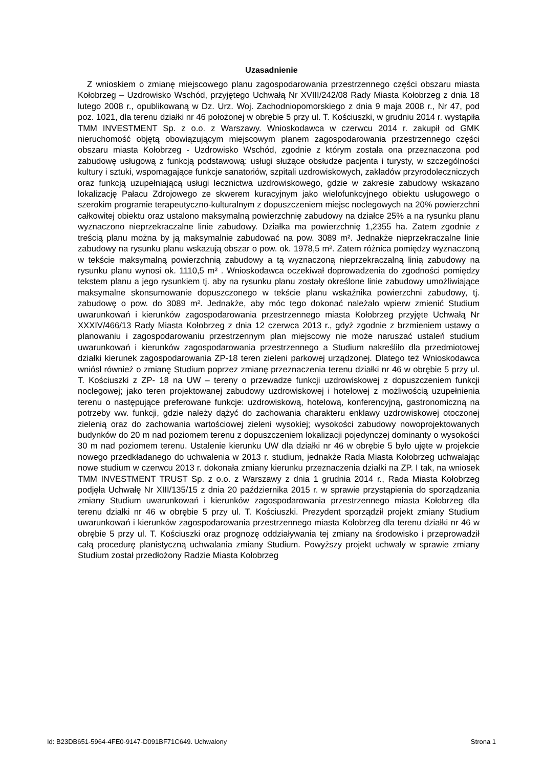Uzasadnienie
Z wnioskiem o zmianę miejscowego planu zagospodarowania przestrzennego części obszaru miasta Kołobrzeg – Uzdrowisko Wschód, przyjętego Uchwałą Nr XVIII/242/08 Rady Miasta Kołobrzeg z dnia 18 lutego 2008 r., opublikowaną w Dz. Urz. Woj. Zachodniopomorskiego z dnia 9 maja 2008 r., Nr 47, pod poz. 1021, dla terenu działki nr 46 położonej w obrębie 5 przy ul. T. Kościuszki, w grudniu 2014 r. wystąpiła TMM INVESTMENT Sp. z o.o. z Warszawy. Wnioskodawca w czerwcu 2014 r. zakupił od GMK nieruchomość objętą obowiązującym miejscowym planem zagospodarowania przestrzennego części obszaru miasta Kołobrzeg - Uzdrowisko Wschód, zgodnie z którym została ona przeznaczona pod zabudowę usługową z funkcją podstawową: usługi służące obsłudze pacjenta i turysty, w szczególności kultury i sztuki, wspomagające funkcje sanatoriów, szpitali uzdrowiskowych, zakładów przyrodoleczniczych oraz funkcją uzupełniającą usługi lecznictwa uzdrowiskowego, gdzie w zakresie zabudowy wskazano lokalizację Pałacu Zdrojowego ze skwerem kuracyjnym jako wielofunkcyjnego obiektu usługowego o szerokim programie terapeutyczno-kulturalnym z dopuszczeniem miejsc noclegowych na 20% powierzchni całkowitej obiektu oraz ustalono maksymalną powierzchnię zabudowy na działce 25% a na rysunku planu wyznaczono nieprzekraczalne linie zabudowy. Działka ma powierzchnię 1,2355 ha. Zatem zgodnie z treścią planu można by ją maksymalnie zabudować na pow. 3089 m². Jednakże nieprzekraczalne linie zabudowy na rysunku planu wskazują obszar o pow. ok. 1978,5 m². Zatem różnica pomiędzy wyznaczoną w tekście maksymalną powierzchnią zabudowy a tą wyznaczoną nieprzekraczalną linią zabudowy na rysunku planu wynosi ok. 1110,5 m² . Wnioskodawca oczekiwał doprowadzenia do zgodności pomiędzy tekstem planu a jego rysunkiem tj. aby na rysunku planu zostały określone linie zabudowy umożliwiające maksymalne skonsumowanie dopuszczonego w tekście planu wskaźnika powierzchni zabudowy, tj. zabudowę o pow. do 3089 m². Jednakże, aby móc tego dokonać należało wpierw zmienić Studium uwarunkowań i kierunków zagospodarowania przestrzennego miasta Kołobrzeg przyjęte Uchwałą Nr XXXIV/466/13 Rady Miasta Kołobrzeg z dnia 12 czerwca 2013 r., gdyż zgodnie z brzmieniem ustawy o planowaniu i zagospodarowaniu przestrzennym plan miejscowy nie może naruszać ustaleń studium uwarunkowań i kierunków zagospodarowania przestrzennego a Studium nakreśliło dla przedmiotowej działki kierunek zagospodarowania ZP-18 teren zieleni parkowej urządzonej. Dlatego też Wnioskodawca wniósł również o zmianę Studium poprzez zmianę przeznaczenia terenu działki nr 46 w obrębie 5 przy ul. T. Kościuszki z ZP- 18 na UW – tereny o przewadze funkcji uzdrowiskowej z dopuszczeniem funkcji noclegowej; jako teren projektowanej zabudowy uzdrowiskowej i hotelowej z możliwością uzupełnienia terenu o następujące preferowane funkcje: uzdrowiskową, hotelową, konferencyjną, gastronomiczną na potrzeby ww. funkcji, gdzie należy dążyć do zachowania charakteru enklawy uzdrowiskowej otoczonej zielenią oraz do zachowania wartościowej zieleni wysokiej; wysokości zabudowy nowoprojektowanych budynków do 20 m nad poziomem terenu z dopuszczeniem lokalizacji pojedynczej dominanty o wysokości 30 m nad poziomem terenu. Ustalenie kierunku UW dla działki nr 46 w obrębie 5 było ujęte w projekcie nowego przedkładanego do uchwalenia w 2013 r. studium, jednakże Rada Miasta Kołobrzeg uchwalając nowe studium w czerwcu 2013 r. dokonała zmiany kierunku przeznaczenia działki na ZP. I tak, na wniosek TMM INVESTMENT TRUST Sp. z o.o. z Warszawy z dnia 1 grudnia 2014 r., Rada Miasta Kołobrzeg podjęła Uchwałę Nr XIII/135/15 z dnia 20 października 2015 r. w sprawie przystąpienia do sporządzania zmiany Studium uwarunkowań i kierunków zagospodarowania przestrzennego miasta Kołobrzeg dla terenu działki nr 46 w obrębie 5 przy ul. T. Kościuszki. Prezydent sporządził projekt zmiany Studium uwarunkowań i kierunków zagospodarowania przestrzennego miasta Kołobrzeg dla terenu działki nr 46 w obrębie 5 przy ul. T. Kościuszki oraz prognozę oddziaływania tej zmiany na środowisko i przeprowadził całą procedurę planistyczną uchwalania zmiany Studium. Powyższy projekt uchwały w sprawie zmiany Studium został przedłożony Radzie Miasta Kołobrzeg
Id: B23DB651-5964-4FE0-9147-D091BF71C649. Uchwalony Strona 1